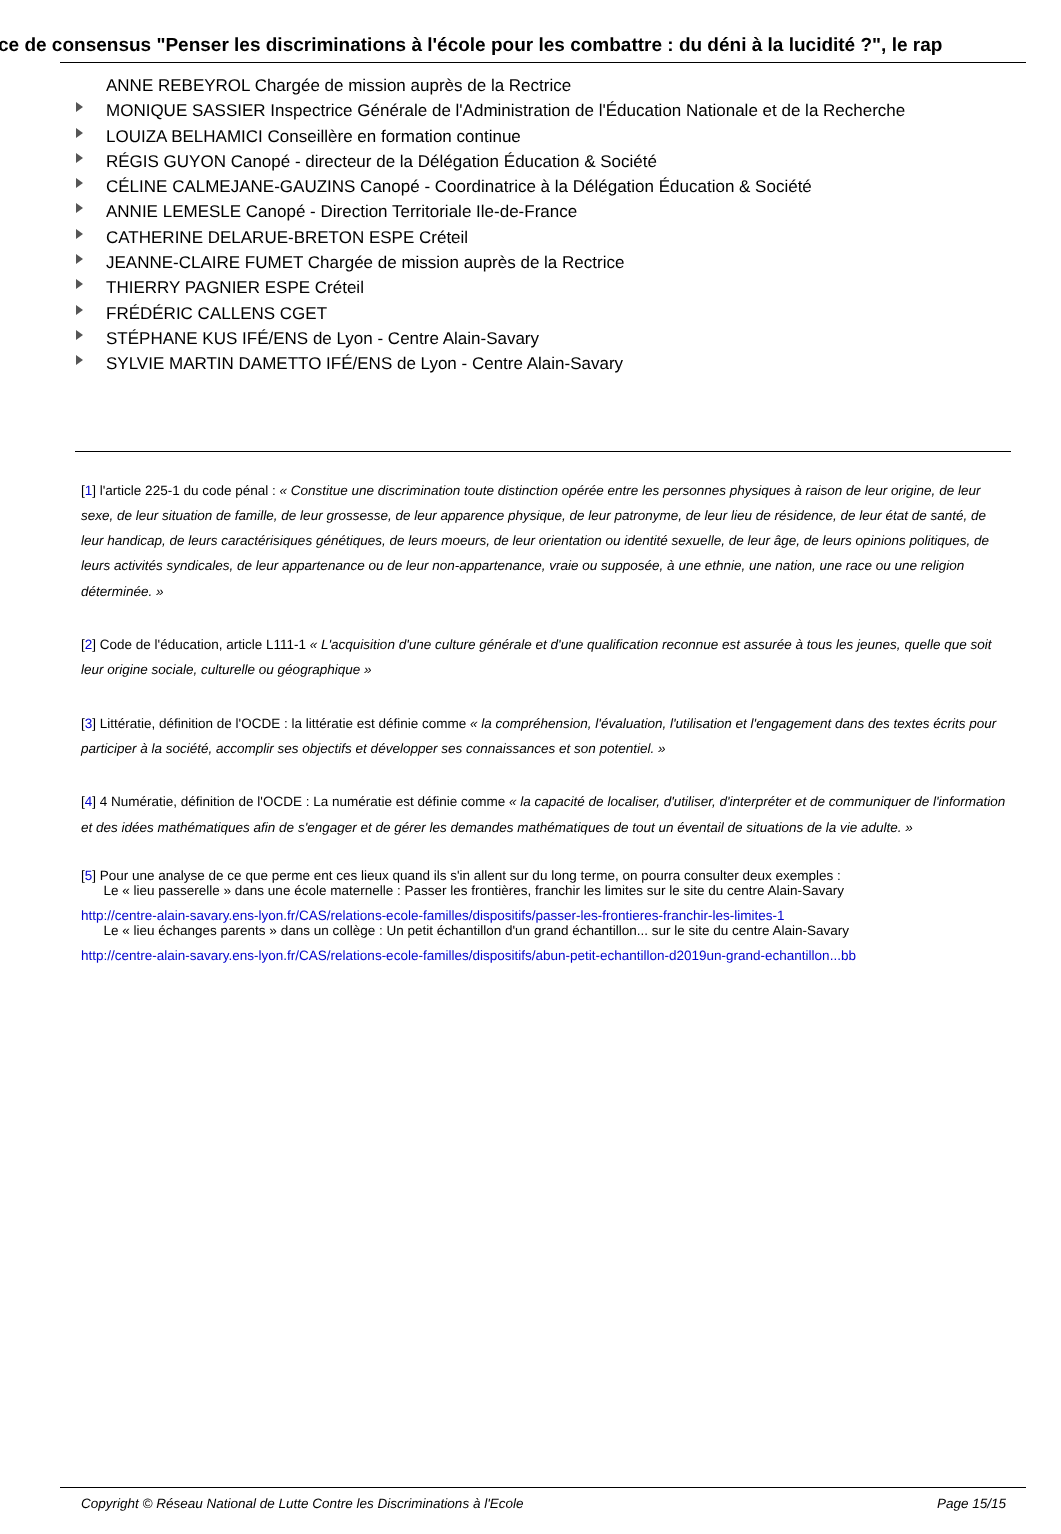ce de consensus "Penser les discriminations à l'école pour les combattre : du déni à la lucidité ?", le rap
ANNE REBEYROL Chargée de mission auprès de la Rectrice
MONIQUE SASSIER Inspectrice Générale de l'Administration de l'Éducation Nationale et de la Recherche
LOUIZA BELHAMICI Conseillère en formation continue
RÉGIS GUYON Canopé - directeur de la Délégation Éducation & Société
CÉLINE CALMEJANE-GAUZINS Canopé - Coordinatrice à la Délégation Éducation & Société
ANNIE LEMESLE Canopé - Direction Territoriale Ile-de-France
CATHERINE DELARUE-BRETON ESPE Créteil
JEANNE-CLAIRE FUMET Chargée de mission auprès de la Rectrice
THIERRY PAGNIER ESPE Créteil
FRÉDÉRIC CALLENS CGET
STÉPHANE KUS IFÉ/ENS de Lyon - Centre Alain-Savary
SYLVIE MARTIN DAMETTO IFÉ/ENS de Lyon - Centre Alain-Savary
[1] l'article 225-1 du code pénal : « Constitue une discrimination toute distinction opérée entre les personnes physiques à raison de leur origine, de leur sexe, de leur situation de famille, de leur grossesse, de leur apparence physique, de leur patronyme, de leur lieu de résidence, de leur état de santé, de leur handicap, de leurs caractérisiques génétiques, de leurs moeurs, de leur orientation ou identité sexuelle, de leur âge, de leurs opinions politiques, de leurs activités syndicales, de leur appartenance ou de leur non-appartenance, vraie ou supposée, à une ethnie, une nation, une race ou une religion déterminée. »
[2] Code de l'éducation, article L111-1 « L'acquisition d'une culture générale et d'une qualification reconnue est assurée à tous les jeunes, quelle que soit leur origine sociale, culturelle ou géographique »
[3] Littératie, définition de l'OCDE : la littératie est définie comme « la compréhension, l'évaluation, l'utilisation et l'engagement dans des textes écrits pour participer à la société, accomplir ses objectifs et développer ses connaissances et son potentiel. »
[4] 4 Numératie, définition de l'OCDE : La numératie est définie comme « la capacité de localiser, d'utiliser, d'interpréter et de communiquer de l'information et des idées mathématiques afin de s'engager et de gérer les demandes mathématiques de tout un éventail de situations de la vie adulte. »
[5] Pour une analyse de ce que perme ent ces lieux quand ils s'in allent sur du long terme, on pourra consulter deux exemples :
Le « lieu passerelle » dans une école maternelle : Passer les frontières, franchir les limites sur le site du centre Alain-Savary
http://centre-alain-savary.ens-lyon.fr/CAS/relations-ecole-familles/dispositifs/passer-les-frontieres-franchir-les-limites-1
Le « lieu échanges parents » dans un collège : Un petit échantillon d'un grand échantillon... sur le site du centre Alain-Savary
http://centre-alain-savary.ens-lyon.fr/CAS/relations-ecole-familles/dispositifs/abun-petit-echantillon-d2019un-grand-echantillon...bb
Copyright © Réseau National de Lutte Contre les Discriminations à l'Ecole Page 15/15